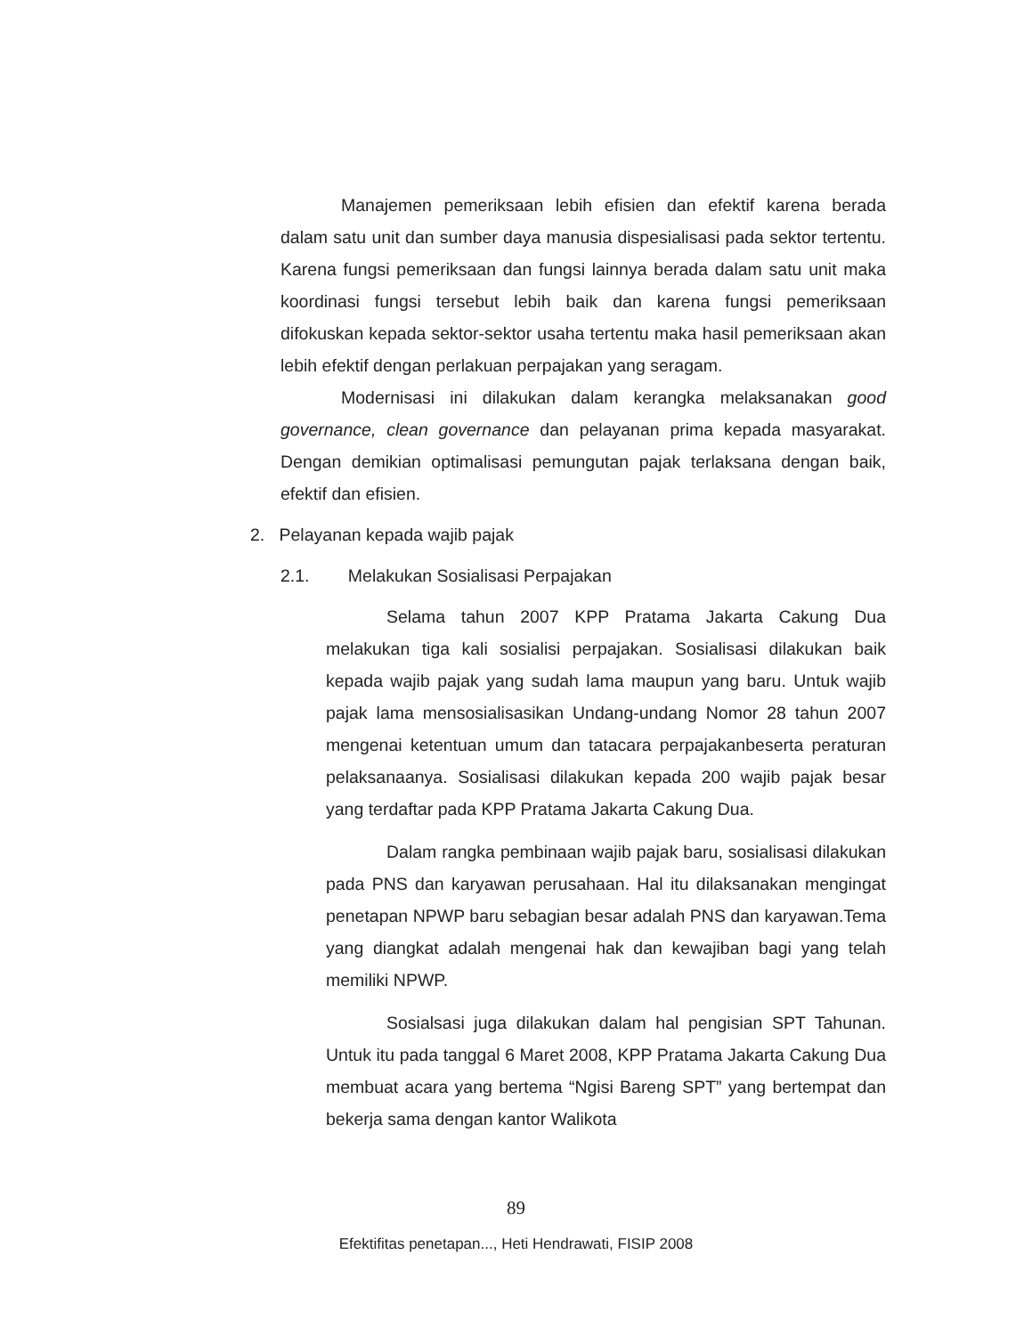Manajemen pemeriksaan lebih efisien dan efektif karena berada dalam satu unit dan sumber daya manusia dispesialisasi pada sektor tertentu. Karena fungsi pemeriksaan dan fungsi lainnya berada dalam satu unit maka koordinasi fungsi tersebut lebih baik dan karena fungsi pemeriksaan difokuskan kepada sektor-sektor usaha tertentu maka hasil pemeriksaan akan lebih efektif dengan perlakuan perpajakan yang seragam.
Modernisasi ini dilakukan dalam kerangka melaksanakan good governance, clean governance dan pelayanan prima kepada masyarakat. Dengan demikian optimalisasi pemungutan pajak terlaksana dengan baik, efektif dan efisien.
2. Pelayanan kepada wajib pajak
2.1. Melakukan Sosialisasi Perpajakan
Selama tahun 2007 KPP Pratama Jakarta Cakung Dua melakukan tiga kali sosialisi perpajakan. Sosialisasi dilakukan baik kepada wajib pajak yang sudah lama maupun yang baru. Untuk wajib pajak lama mensosialisasikan Undang-undang Nomor 28 tahun 2007 mengenai ketentuan umum dan tatacara perpajakanbeserta peraturan pelaksanaanya. Sosialisasi dilakukan kepada 200 wajib pajak besar yang terdaftar pada KPP Pratama Jakarta Cakung Dua.
Dalam rangka pembinaan wajib pajak baru, sosialisasi dilakukan pada PNS dan karyawan perusahaan. Hal itu dilaksanakan mengingat penetapan NPWP baru sebagian besar adalah PNS dan karyawan.Tema yang diangkat adalah mengenai hak dan kewajiban bagi yang telah memiliki NPWP.
Sosialsasi juga dilakukan dalam hal pengisian SPT Tahunan. Untuk itu pada tanggal 6 Maret 2008, KPP Pratama Jakarta Cakung Dua membuat acara yang bertema “Ngisi Bareng SPT” yang bertempat dan bekerja sama dengan kantor Walikota
89
Efektifitas penetapan..., Heti Hendrawati, FISIP 2008